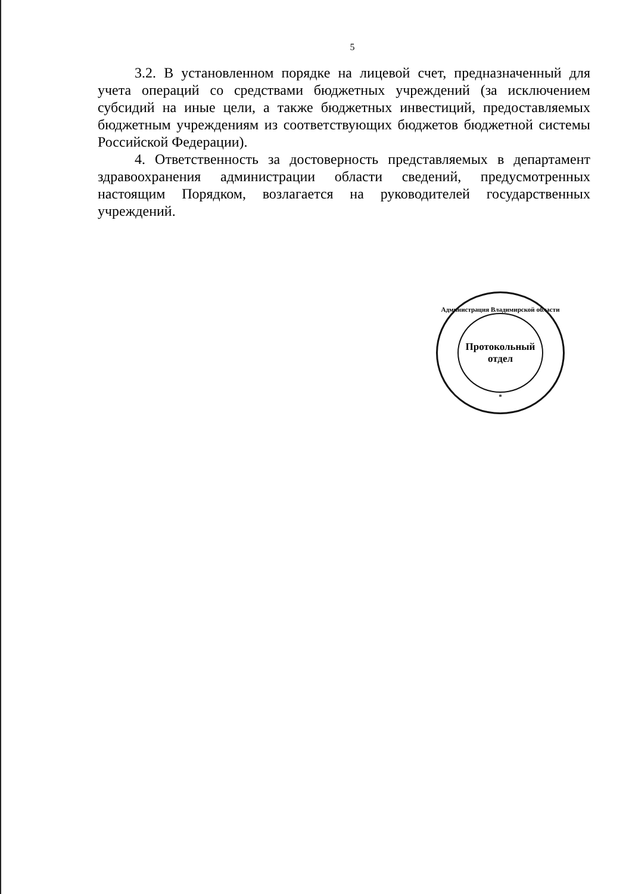5
3.2. В установленном порядке на лицевой счет, предназначенный для учета операций со средствами бюджетных учреждений (за исключением субсидий на иные цели, а также бюджетных инвестиций, предоставляемых бюджетным учреждениям из соответствующих бюджетов бюджетной системы Российской Федерации).
4. Ответственность за достоверность представляемых в департамент здравоохранения администрации области сведений, предусмотренных настоящим Порядком, возлагается на руководителей государственных учреждений.
Администрация Владимирской области
Протокольный
отдел
*